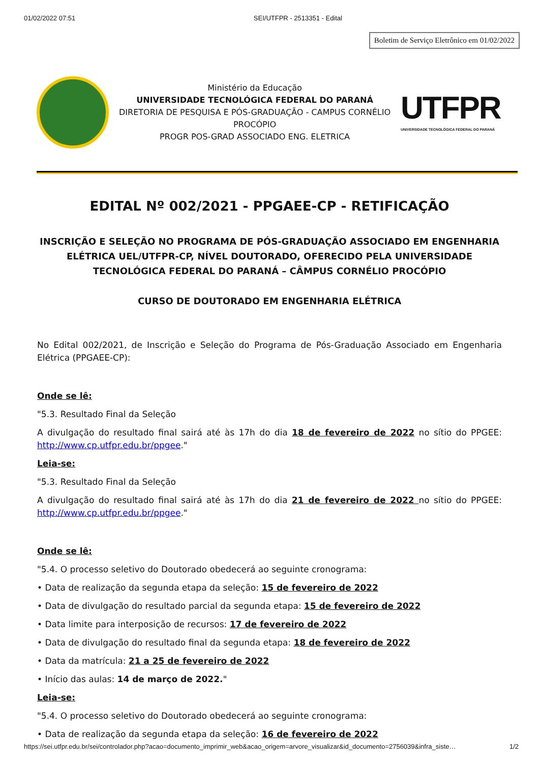01/02/2022 07:51 SEI/UTFPR - 2513351 - Edital
Boletim de Serviço Eletrônico em 01/02/2022
Ministério da Educação
UNIVERSIDADE TECNOLÓGICA FEDERAL DO PARANÁ
DIRETORIA DE PESQUISA E PÓS-GRADUAÇÃO - CAMPUS CORNÉLIO PROCÓPIO
PROGR POS-GRAD ASSOCIADO ENG. ELETRICA
UTFPR
UNIVERSIDADE TECNOLÓGICA FEDERAL DO PARANÁ
EDITAL Nº 002/2021 - PPGAEE-CP - RETIFICAÇÃO
INSCRIÇÃO E SELEÇÃO NO PROGRAMA DE PÓS-GRADUAÇÃO ASSOCIADO EM ENGENHARIA ELÉTRICA UEL/UTFPR-CP, NÍVEL DOUTORADO, OFERECIDO PELA UNIVERSIDADE TECNOLÓGICA FEDERAL DO PARANÁ – CÂMPUS CORNÉLIO PROCÓPIO
CURSO DE DOUTORADO EM ENGENHARIA ELÉTRICA
No Edital 002/2021, de Inscrição e Seleção do Programa de Pós-Graduação Associado em Engenharia Elétrica (PPGAEE-CP):
Onde se lê:
"5.3. Resultado Final da Seleção
A divulgação do resultado final sairá até às 17h do dia 18 de fevereiro de 2022 no sítio do PPGEE: http://www.cp.utfpr.edu.br/ppgee."
Leia-se:
"5.3. Resultado Final da Seleção
A divulgação do resultado final sairá até às 17h do dia 21 de fevereiro de 2022 no sítio do PPGEE: http://www.cp.utfpr.edu.br/ppgee."
Onde se lê:
"5.4. O processo seletivo do Doutorado obedecerá ao seguinte cronograma:
• Data de realização da segunda etapa da seleção: 15 de fevereiro de 2022
• Data de divulgação do resultado parcial da segunda etapa: 15 de fevereiro de 2022
• Data limite para interposição de recursos: 17 de fevereiro de 2022
• Data de divulgação do resultado final da segunda etapa: 18 de fevereiro de 2022
• Data da matrícula: 21 a 25 de fevereiro de 2022
• Início das aulas: 14 de março de 2022."
Leia-se:
"5.4. O processo seletivo do Doutorado obedecerá ao seguinte cronograma:
• Data de realização da segunda etapa da seleção: 16 de fevereiro de 2022
https://sei.utfpr.edu.br/sei/controlador.php?acao=documento_imprimir_web&acao_origem=arvore_visualizar&id_documento=2756039&infra_siste… 1/2